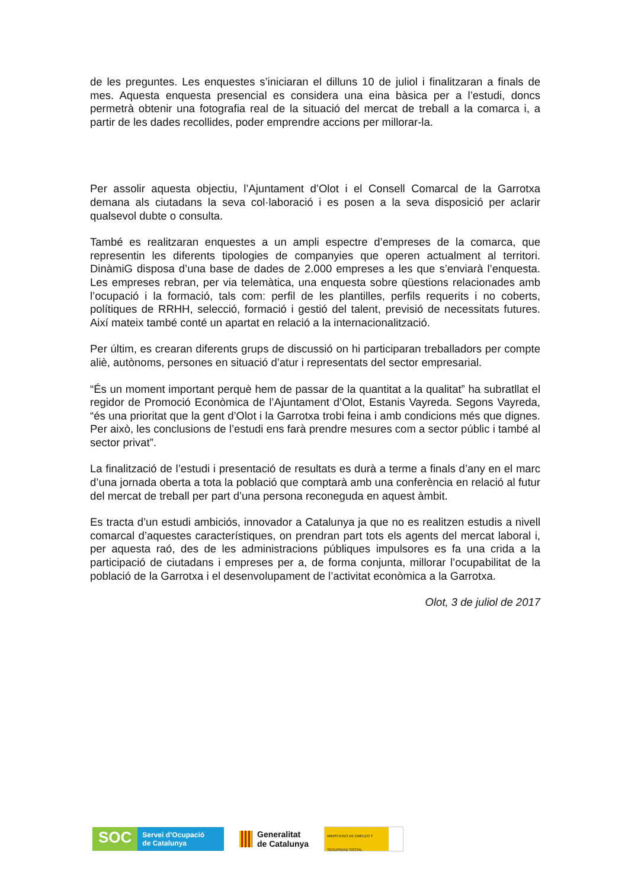de les preguntes. Les enquestes s’iniciaran el dilluns 10 de juliol i finalitzaran a finals de mes. Aquesta enquesta presencial es considera una eina bàsica per a l’estudi, doncs permetrà obtenir una fotografia real de la situació del mercat de treball a la comarca i, a partir de les dades recollides, poder emprendre accions per millorar-la.
Per assolir aquesta objectiu, l’Ajuntament d’Olot i el Consell Comarcal de la Garrotxa demana als ciutadans la seva col·laboració i es posen a la seva disposició per aclarir qualsevol dubte o consulta.
També es realitzaran enquestes a un ampli espectre d’empreses de la comarca, que representin les diferents tipologies de companyies que operen actualment al territori. DinàmiG disposa d’una base de dades de 2.000 empreses a les que s’enviarà l’enquesta. Les empreses rebran, per via telemàtica, una enquesta sobre qüestions relacionades amb l’ocupació i la formació, tals com: perfil de les plantilles, perfils requerits i no coberts, polítiques de RRHH, selecció, formació i gestió del talent, previsió de necessitats futures. Així mateix també conté un apartat en relació a la internacionalització.
Per últim, es crearan diferents grups de discussió on hi participaran treballadors per compte aliè, autònoms, persones en situació d’atur i representats del sector empresarial.
“És un moment important perquè hem de passar de la quantitat a la qualitat” ha subratllat el regidor de Promoció Econòmica de l’Ajuntament d’Olot, Estanis Vayreda. Segons Vayreda, “és una prioritat que la gent d’Olot i la Garrotxa trobi feina i amb condicions més que dignes. Per això, les conclusions de l’estudi ens farà prendre mesures com a sector públic i també al sector privat”.
La finalització de l’estudi i presentació de resultats es durà a terme a finals d’any en el marc d’una jornada oberta a tota la població que comptarà amb una conferència en relació al futur del mercat de treball per part d’una persona reconeguda en aquest àmbit.
Es tracta d’un estudi ambiciós, innovador a Catalunya ja que no es realitzen estudis a nivell comarcal d’aquestes característiques, on prendran part tots els agents del mercat laboral i, per aquesta raó, des de les administracions públiques impulsores es fa una crida a la participació de ciutadans i empreses per a, de forma conjunta, millorar l’ocupabilitat de la població de la Garrotxa i el desenvolupament de l’activitat econòmica a la Garrotxa.
Olot, 3 de juliol de 2017
SOC
Servei d’Ocupació
de Catalunya
Generalitat
de Catalunya
MINISTERIO DE EMPLEO Y SEGURIDAD SOCIAL